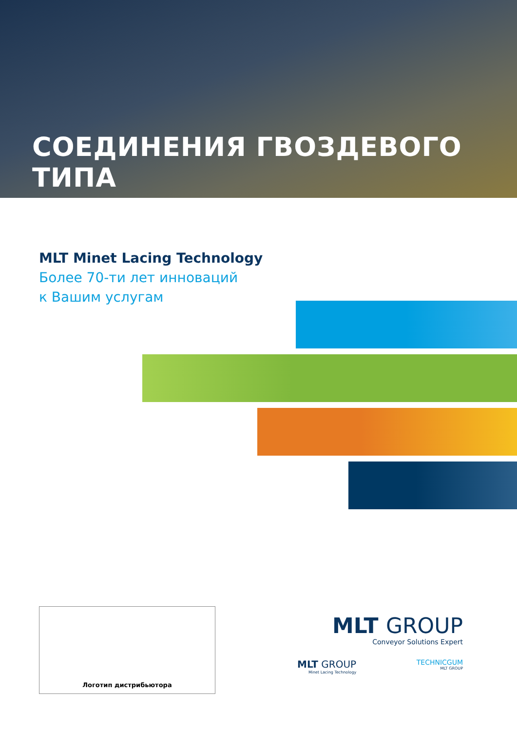СОЕДИНЕНИЯ ГВОЗДЕВОГО ТИПА
MLT Minet Lacing Technology
Более 70-ти лет инноваций
к Вашим услугам
Логотип дистрибьютора
MLT GROUP
Conveyor Solutions Expert
MLT GROUP
Minet Lacing Technology
TECHNICGUM
MLT GROUP